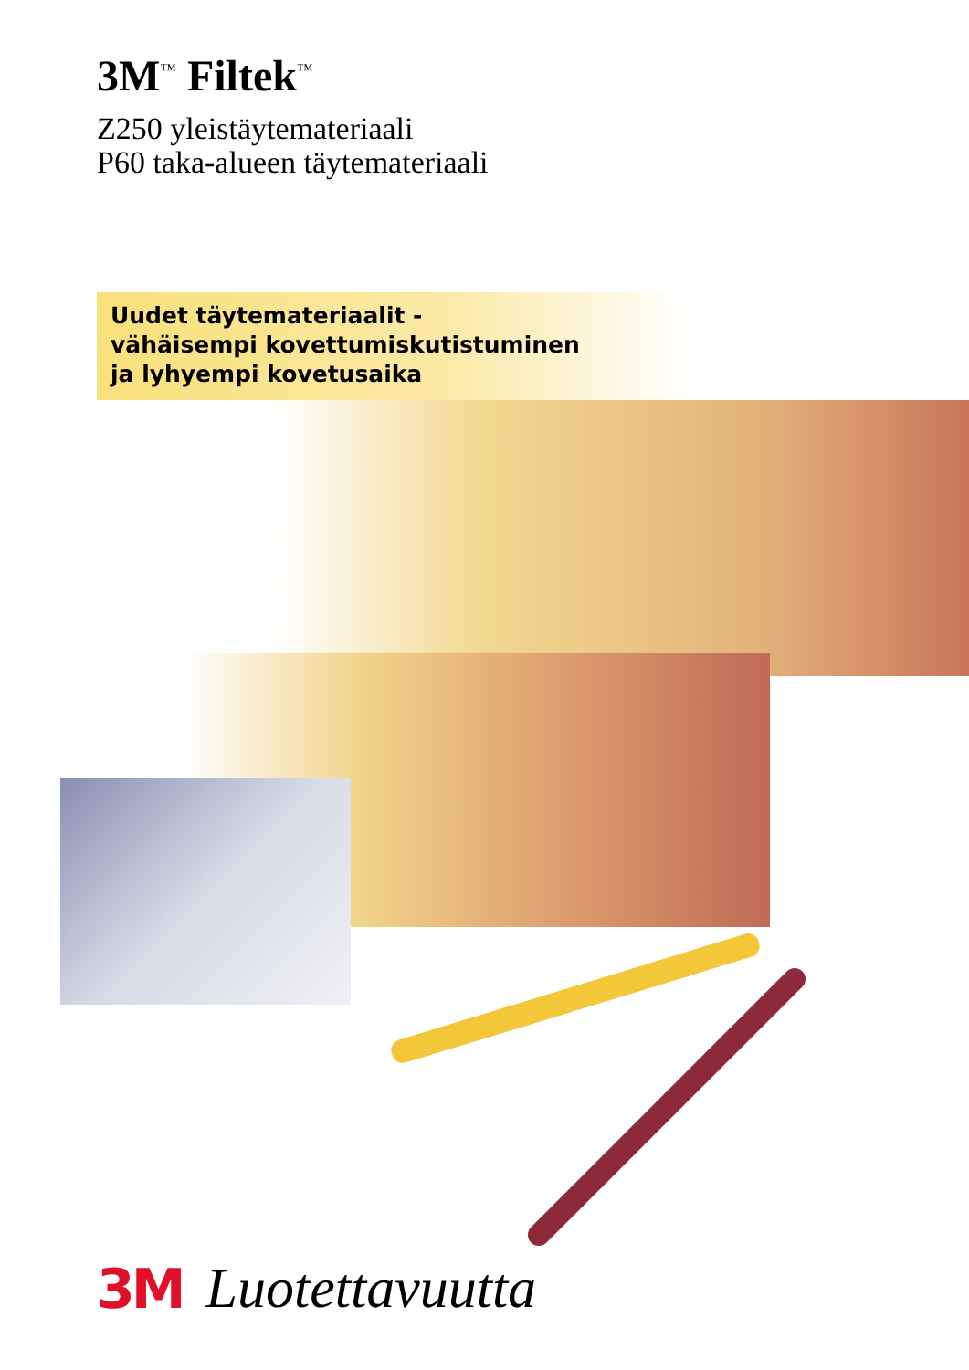3M<sup>™</sup> Filtek<sup>™</sup>
Z250 yleistäytemateriaali
P60 taka-alueen täytemateriaali
Uudet täytemateriaalit -
vähäisempi kovettumiskutistuminen
ja lyhyempi kovetusaika
3M Luotettavuutta